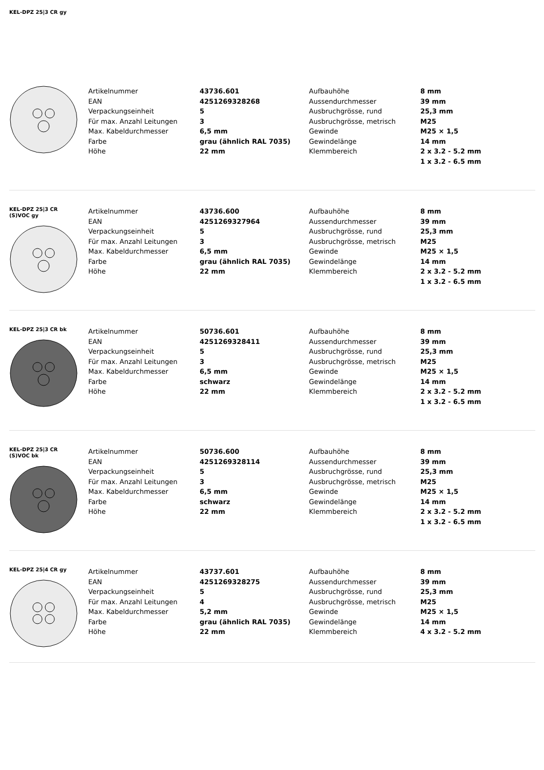KEL-DPZ 25|3 CR gy
| Artikelnummer | 43736.601 | Aufbauhöhe | 8 mm |
| EAN | 4251269328268 | Aussendurchmesser | 39 mm |
| Verpackungseinheit | 5 | Ausbruchgrösse, rund | 25,3 mm |
| Für max. Anzahl Leitungen | 3 | Ausbruchgrösse, metrisch | M25 |
| Max. Kabeldurchmesser | 6,5 mm | Gewinde | M25 × 1,5 |
| Farbe | grau (ähnlich RAL 7035) | Gewindelänge | 14 mm |
| Höhe | 22 mm | Klemmbereich | 2 x 3.2 - 5.2 mm |
| | | | 1 x 3.2 - 6.5 mm |
KEL-DPZ 25|3 CR
(S)VOC gy
| Artikelnummer | 43736.600 | Aufbauhöhe | 8 mm |
| EAN | 4251269327964 | Aussendurchmesser | 39 mm |
| Verpackungseinheit | 5 | Ausbruchgrösse, rund | 25,3 mm |
| Für max. Anzahl Leitungen | 3 | Ausbruchgrösse, metrisch | M25 |
| Max. Kabeldurchmesser | 6,5 mm | Gewinde | M25 × 1,5 |
| Farbe | grau (ähnlich RAL 7035) | Gewindelänge | 14 mm |
| Höhe | 22 mm | Klemmbereich | 2 x 3.2 - 5.2 mm |
| | | | 1 x 3.2 - 6.5 mm |
KEL-DPZ 25|3 CR bk
| Artikelnummer | 50736.601 | Aufbauhöhe | 8 mm |
| EAN | 4251269328411 | Aussendurchmesser | 39 mm |
| Verpackungseinheit | 5 | Ausbruchgrösse, rund | 25,3 mm |
| Für max. Anzahl Leitungen | 3 | Ausbruchgrösse, metrisch | M25 |
| Max. Kabeldurchmesser | 6,5 mm | Gewinde | M25 × 1,5 |
| Farbe | schwarz | Gewindelänge | 14 mm |
| Höhe | 22 mm | Klemmbereich | 2 x 3.2 - 5.2 mm |
| | | | 1 x 3.2 - 6.5 mm |
KEL-DPZ 25|3 CR
(S)VOC bk
| Artikelnummer | 50736.600 | Aufbauhöhe | 8 mm |
| EAN | 4251269328114 | Aussendurchmesser | 39 mm |
| Verpackungseinheit | 5 | Ausbruchgrösse, rund | 25,3 mm |
| Für max. Anzahl Leitungen | 3 | Ausbruchgrösse, metrisch | M25 |
| Max. Kabeldurchmesser | 6,5 mm | Gewinde | M25 × 1,5 |
| Farbe | schwarz | Gewindelänge | 14 mm |
| Höhe | 22 mm | Klemmbereich | 2 x 3.2 - 5.2 mm |
| | | | 1 x 3.2 - 6.5 mm |
KEL-DPZ 25|4 CR gy
| Artikelnummer | 43737.601 | Aufbauhöhe | 8 mm |
| EAN | 4251269328275 | Aussendurchmesser | 39 mm |
| Verpackungseinheit | 5 | Ausbruchgrösse, rund | 25,3 mm |
| Für max. Anzahl Leitungen | 4 | Ausbruchgrösse, metrisch | M25 |
| Max. Kabeldurchmesser | 5,2 mm | Gewinde | M25 × 1,5 |
| Farbe | grau (ähnlich RAL 7035) | Gewindelänge | 14 mm |
| Höhe | 22 mm | Klemmbereich | 4 x 3.2 - 5.2 mm |